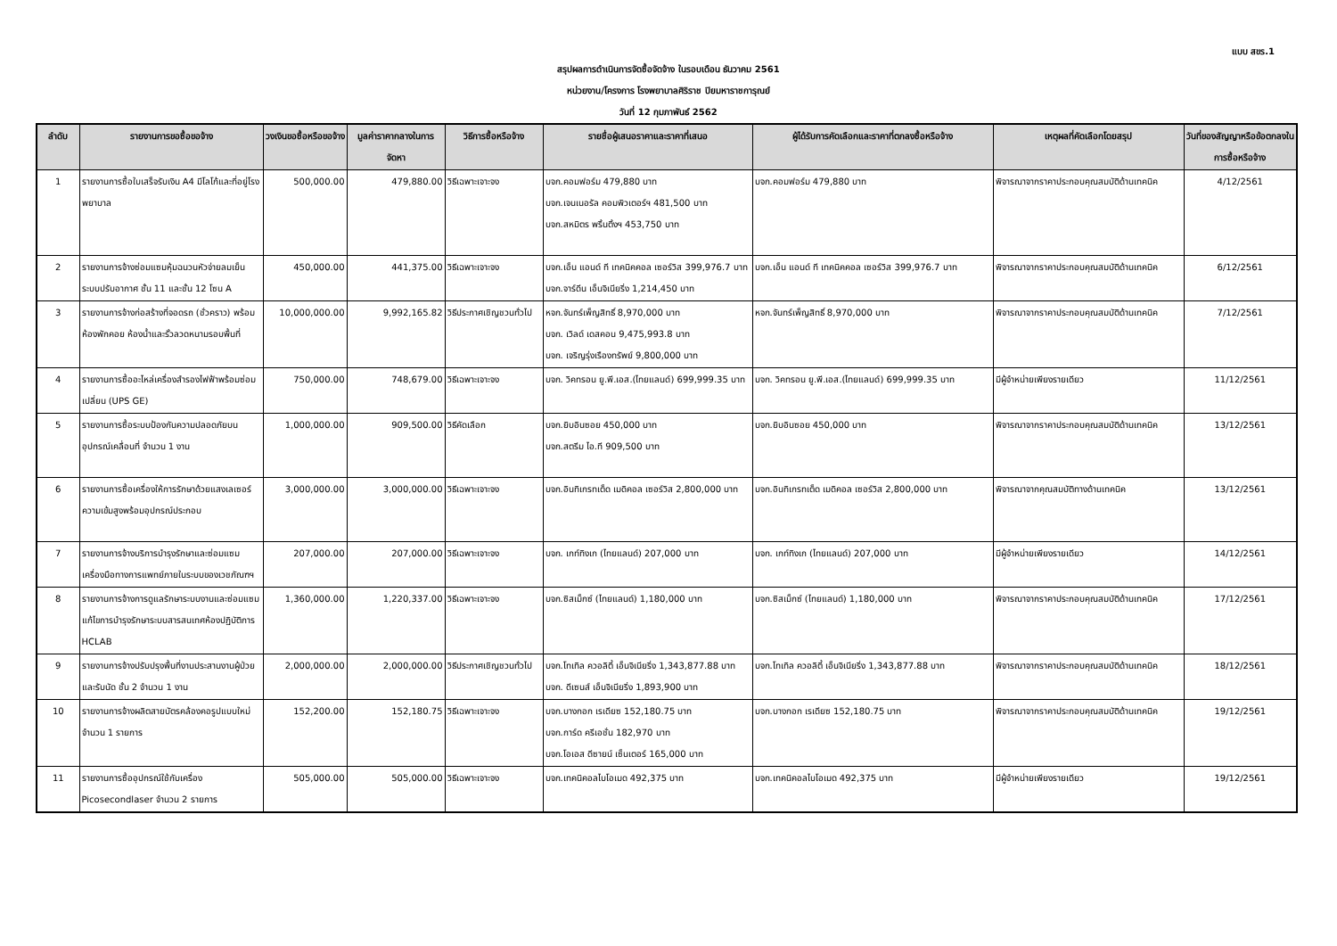แบบ สขร.1
สรุปผลการดำเนินการจัดซื้อจัดจ้าง ในรอบเดือน ธันวาคม 2561
หน่วยงาน/โครงการ โรงพยาบาลศิริราช ปิยมหาราชการุณย์
วันที่ 12 กุมภาพันธ์ 2562
| ลำดับ | รายงานการขอซื้อขอจ้าง | วงเงินขอซื้อหรือขอจ้าง | มูลค่าราคากลางในการจัดหา | วิธีการซื้อหรือจ้าง | รายชื่อผู้เสนอราคาและราคาที่เสนอ | ผู้ได้รับการคัดเลือกและราคาที่ตกลงซื้อหรือจ้าง | เหตุผลที่คัดเลือกโดยสรุป | วันที่ของสัญญาหรือข้อตกลงในการซื้อหรือจ้าง |
| --- | --- | --- | --- | --- | --- | --- | --- | --- |
| 1 | รายงานการซื้อใบเสร็จรับเงิน A4 มีโลโก้และที่อยู่โรงพยาบาล | 500,000.00 | 479,880.00 | วิธีเฉพาะเจาะจง | บจก.คอมฟอร์ม 479,880 บาท บจก.เจนเนอรัล คอมพิวเตอร์ฯ 481,500 บาท บจก.สหมิตร พริ้นติ้งฯ 453,750 บาท | บจก.คอมฟอร์ม 479,880 บาท | พิจารณาจากราคาประกอบคุณสมบัติด้านเทคนิค | 4/12/2561 |
| 2 | รายงานการจ้างซ่อมแซมหุ้มฉนวนหัวจ่ายลมเย็นระบบปรับอากาศ ชั้น 11 และชั้น 12 โซน A | 450,000.00 | 441,375.00 | วิธีเฉพาะเจาะจง | บจก.เอ็น แอนด์ ที เทคนิคคอล เซอร์วิส 399,976.7 บาท บจก.จาร์ดีน เอ็นจิเนียริ่ง 1,214,450 บาท | บจก.เอ็น แอนด์ ที เทคนิคคอล เซอร์วิส 399,976.7 บาท | พิจารณาจากราคาประกอบคุณสมบัติด้านเทคนิค | 6/12/2561 |
| 3 | รายงานการจ้างก่อสร้างที่จอดรถ (ชั่วคราว) พร้อมห้องพักคอย ห้องน้ำและรั้วลวดหนามรอบพื้นที่ | 10,000,000.00 | 9,992,165.82 | วิธีประกาศเชิญชวนทั่วไป | หจก.จันทร์เพ็ญสิทธิ์ 8,970,000 บาท บจก. เวิลด์ เดสคอน 9,475,993.8 บาท บจก. เจริญรุ่งเรืองทรัพย์ 9,800,000 บาท | หจก.จันทร์เพ็ญสิทธิ์ 8,970,000 บาท | พิจารณาจากราคาประกอบคุณสมบัติด้านเทคนิค | 7/12/2561 |
| 4 | รายงานการซื้ออะไหล่เครื่องสำรองไฟฟ้าพร้อมซ่อมเปลี่ยน (UPS GE) | 750,000.00 | 748,679.00 | วิธีเฉพาะเจาะจง | บจก. วิคทรอน ยู.พี.เอส.(ไทยแลนด์) 699,999.35 บาท | บจก. วิคทรอน ยู.พี.เอส.(ไทยแลนด์) 699,999.35 บาท | มีผู้จำหน่ายเพียงรายเดียว | 11/12/2561 |
| 5 | รายงานการซื้อระบบป้องกันความปลอดภัยบนอุปกรณ์เคลื่อนที่ จำนวน 1 งาน | 1,000,000.00 | 909,500.00 | วิธีคัดเลือก | บจก.ยิบอินซอย 450,000 บาท บจก.สตรีม ไอ.ที 909,500 บาท | บจก.ยิบอินซอย 450,000 บาท | พิจารณาจากราคาประกอบคุณสมบัติด้านเทคนิค | 13/12/2561 |
| 6 | รายงานการซื้อเครื่องให้การรักษาด้วยแสงเลเซอร์ความเข้มสูงพร้อมอุปกรณ์ประกอบ | 3,000,000.00 | 3,000,000.00 | วิธีเฉพาะเจาะจง | บจก.อินทิเกรทเต็ด เมดิคอล เซอร์วิส 2,800,000 บาท | บจก.อินทิเกรทเต็ด เมดิคอล เซอร์วิส 2,800,000 บาท | พิจารณาจากคุณสมบัติทางด้านเทคนิค | 13/12/2561 |
| 7 | รายงานการจ้างบริการบำรุงรักษาและซ่อมแซมเครื่องมือทางการแพทย์ภายในระบบของเวชภัณฑฯ | 207,000.00 | 207,000.00 | วิธีเฉพาะเจาะจง | บจก. เกท์ทิงเก (ไทยแลนด์) 207,000 บาท | บจก. เกท์ทิงเก (ไทยแลนด์) 207,000 บาท | มีผู้จำหน่ายเพียงรายเดียว | 14/12/2561 |
| 8 | รายงานการจ้างการดูแลรักษาระบบงานและซ่อมแซมแก้ไขการบำรุงรักษาระบบสารสนเทศห้องปฏิบัติการ HCLAB | 1,360,000.00 | 1,220,337.00 | วิธีเฉพาะเจาะจง | บจก.ซิสเม็กซ์ (ไทยแลนด์) 1,180,000 บาท | บจก.ซิสเม็กซ์ (ไทยแลนด์) 1,180,000 บาท | พิจารณาจากราคาประกอบคุณสมบัติด้านเทคนิค | 17/12/2561 |
| 9 | รายงานการจ้างปรับปรุงพื้นที่งานประสานงานผู้ป่วยและรับนัด ชั้น 2 จำนวน 1 งาน | 2,000,000.00 | 2,000,000.00 | วิธีประกาศเชิญชวนทั่วไป | บจก.โทเทิล ควอลิตี้ เอ็นจิเนียริ่ง 1,343,877.88 บาท บจก. ดีเซนส์ เอ็นจิเนียริ่ง 1,893,900 บาท | บจก.โทเทิล ควอลิตี้ เอ็นจิเนียริ่ง 1,343,877.88 บาท | พิจารณาจากราคาประกอบคุณสมบัติด้านเทคนิค | 18/12/2561 |
| 10 | รายงานการจ้างผลิตสายบัตรคล้องคอรูปแบบใหม่ จำนวน 1 รายการ | 152,200.00 | 152,180.75 | วิธีเฉพาะเจาะจง | บจก.บางกอก เรเดียซ 152,180.75 บาท บจก.การ์ด ครีเอชั่น 182,970 บาท บจก.โอเอส ดีซายน์ เซ็นเตอร์ 165,000 บาท | บจก.บางกอก เรเดียซ 152,180.75 บาท | พิจารณาจากราคาประกอบคุณสมบัติด้านเทคนิค | 19/12/2561 |
| 11 | รายงานการซื้ออุปกรณ์ใช้กับเครื่อง Picosecondlaser จำนวน 2 รายการ | 505,000.00 | 505,000.00 | วิธีเฉพาะเจาะจง | บจก.เทคนิคอลไบโอเมด 492,375 บาท | บจก.เทคนิคอลไบโอเมด 492,375 บาท | มีผู้จำหน่ายเพียงรายเดียว | 19/12/2561 |